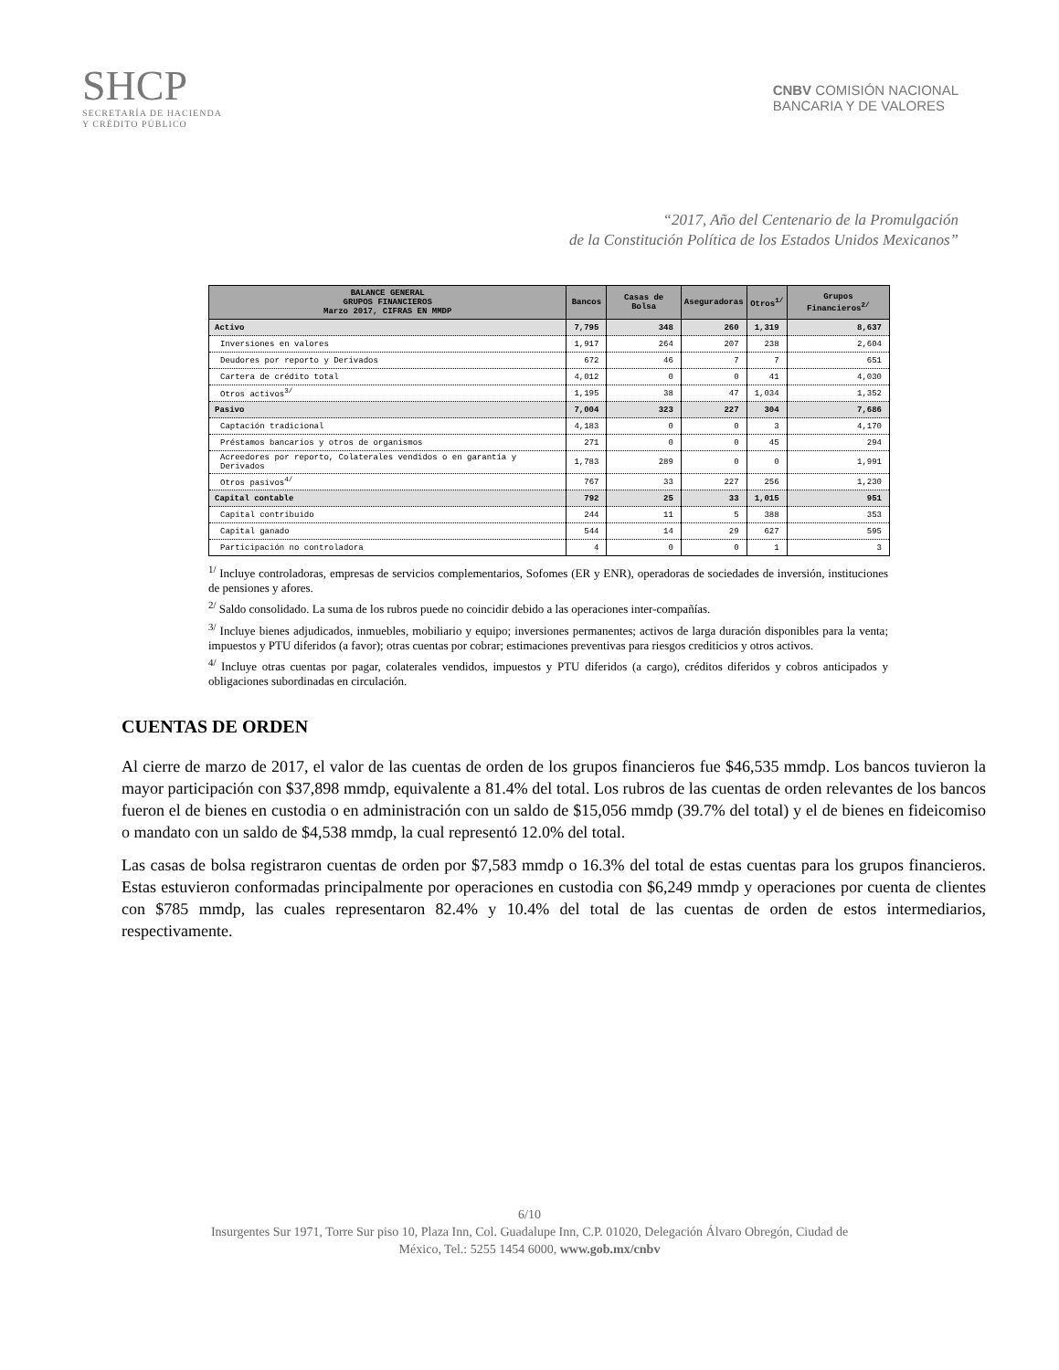SHCP
SECRETARÍA DE HACIENDA
Y CRÉDITO PÚBLICO
CNBV COMISIÓN NACIONAL
BANCARIA Y DE VALORES
“2017, Año del Centenario de la Promulgación
de la Constitución Política de los Estados Unidos Mexicanos”
| BALANCE GENERAL GRUPOS FINANCIEROS Marzo 2017, CIFRAS EN MMDP | Bancos | Casas de Bolsa | Aseguradoras | Otros<sup>1/</sup> | Grupos Financieros<sup>2/</sup> |
| --- | --- | --- | --- | --- | --- |
| Activo | 7,795 | 348 | 260 | 1,319 | 8,637 |
| Inversiones en valores | 1,917 | 264 | 207 | 238 | 2,604 |
| Deudores por reporto y Derivados | 672 | 46 | 7 | 7 | 651 |
| Cartera de crédito total | 4,012 | 0 | 0 | 41 | 4,030 |
| Otros activos<sup>3/</sup> | 1,195 | 38 | 47 | 1,034 | 1,352 |
| Pasivo | 7,004 | 323 | 227 | 304 | 7,686 |
| Captación tradicional | 4,183 | 0 | 0 | 3 | 4,170 |
| Préstamos bancarios y otros de organismos | 271 | 0 | 0 | 45 | 294 |
| Acreedores por reporto, Colaterales vendidos o en garantía y Derivados | 1,783 | 289 | 0 | 0 | 1,991 |
| Otros pasivos<sup>4/</sup> | 767 | 33 | 227 | 256 | 1,230 |
| Capital contable | 792 | 25 | 33 | 1,015 | 951 |
| Capital contribuido | 244 | 11 | 5 | 388 | 353 |
| Capital ganado | 544 | 14 | 29 | 627 | 595 |
| Participación no controladora | 4 | 0 | 0 | 1 | 3 |
<sup>1/</sup> Incluye controladoras, empresas de servicios complementarios, Sofomes (ER y ENR), operadoras de sociedades de inversión, instituciones de pensiones y afores.
<sup>2/</sup> Saldo consolidado. La suma de los rubros puede no coincidir debido a las operaciones inter-compañías.
<sup>3/</sup> Incluye bienes adjudicados, inmuebles, mobiliario y equipo; inversiones permanentes; activos de larga duración disponibles para la venta; impuestos y PTU diferidos (a favor); otras cuentas por cobrar; estimaciones preventivas para riesgos crediticios y otros activos.
<sup>4/</sup> Incluye otras cuentas por pagar, colaterales vendidos, impuestos y PTU diferidos (a cargo), créditos diferidos y cobros anticipados y obligaciones subordinadas en circulación.
CUENTAS DE ORDEN
Al cierre de marzo de 2017, el valor de las cuentas de orden de los grupos financieros fue $46,535 mmdp. Los bancos tuvieron la mayor participación con $37,898 mmdp, equivalente a 81.4% del total. Los rubros de las cuentas de orden relevantes de los bancos fueron el de bienes en custodia o en administración con un saldo de $15,056 mmdp (39.7% del total) y el de bienes en fideicomiso o mandato con un saldo de $4,538 mmdp, la cual representó 12.0% del total.
Las casas de bolsa registraron cuentas de orden por $7,583 mmdp o 16.3% del total de estas cuentas para los grupos financieros. Estas estuvieron conformadas principalmente por operaciones en custodia con $6,249 mmdp y operaciones por cuenta de clientes con $785 mmdp, las cuales representaron 82.4% y 10.4% del total de las cuentas de orden de estos intermediarios, respectivamente.
6/10
Insurgentes Sur 1971, Torre Sur piso 10, Plaza Inn, Col. Guadalupe Inn, C.P. 01020, Delegación Álvaro Obregón, Ciudad de
México, Tel.: 5255 1454 6000, www.gob.mx/cnbv